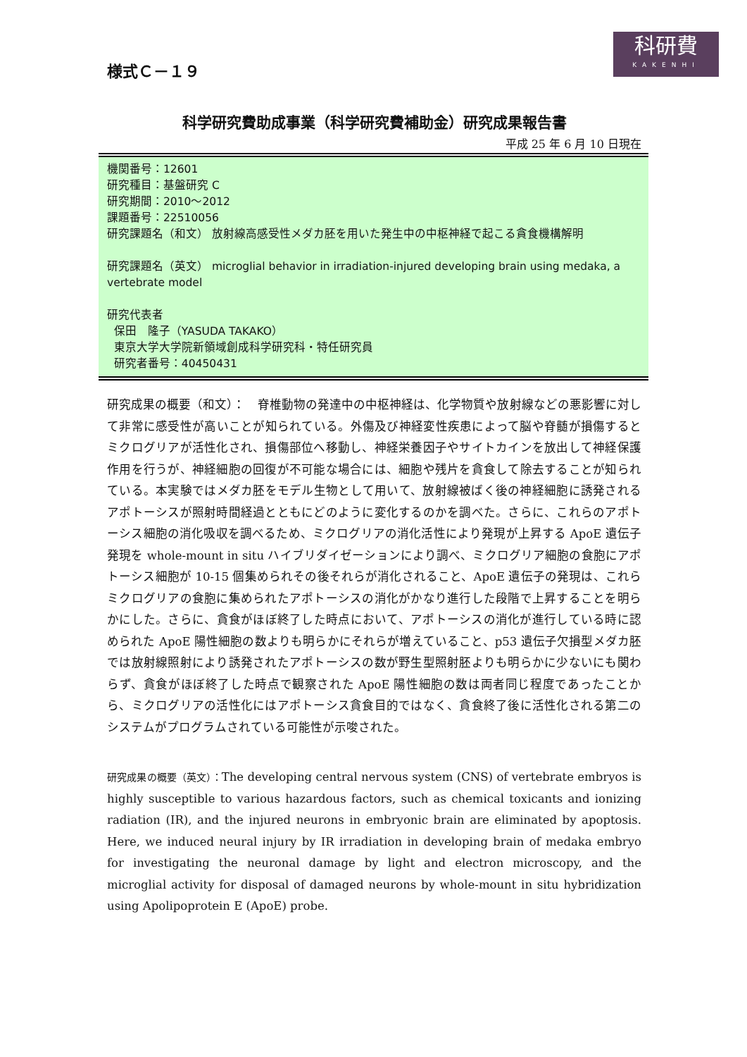様式Ｃ－１９
科研費
KAKENHI
科学研究費助成事業（科学研究費補助金）研究成果報告書
平成 25 年 6 月 10 日現在
機関番号：12601
研究種目：基盤研究 C
研究期間：2010～2012
課題番号：22510056
研究課題名（和文） 放射線高感受性メダカ胚を用いた発生中の中枢神経で起こる貪食機構解明
研究課題名（英文） microglial behavior in irradiation-injured developing brain using medaka, a vertebrate model
研究代表者
保田　隆子（YASUDA TAKAKO）
東京大学大学院新領域創成科学研究科・特任研究員
研究者番号：40450431
研究成果の概要（和文）：　脊椎動物の発達中の中枢神経は、化学物質や放射線などの悪影響に対して非常に感受性が高いことが知られている。外傷及び神経変性疾患によって脳や脊髄が損傷するとミクログリアが活性化され、損傷部位へ移動し、神経栄養因子やサイトカインを放出して神経保護作用を行うが、神経細胞の回復が不可能な場合には、細胞や残片を貪食して除去することが知られている。本実験ではメダカ胚をモデル生物として用いて、放射線被ばく後の神経細胞に誘発されるアポトーシスが照射時間経過とともにどのように変化するのかを調べた。さらに、これらのアポトーシス細胞の消化吸収を調べるため、ミクログリアの消化活性により発現が上昇する ApoE 遺伝子発現を whole-mount in situ ハイブリダイゼーションにより調べ、ミクログリア細胞の食胞にアポトーシス細胞が 10-15 個集められその後それらが消化されること、ApoE 遺伝子の発現は、これらミクログリアの食胞に集められたアポトーシスの消化がかなり進行した段階で上昇することを明らかにした。さらに、貪食がほぼ終了した時点において、アポトーシスの消化が進行している時に認められた ApoE 陽性細胞の数よりも明らかにそれらが増えていること、p53 遺伝子欠損型メダカ胚では放射線照射により誘発されたアポトーシスの数が野生型照射胚よりも明らかに少ないにも関わらず、貪食がほぼ終了した時点で観察された ApoE 陽性細胞の数は両者同じ程度であったことから、ミクログリアの活性化にはアポトーシス貪食目的ではなく、貪食終了後に活性化される第二のシステムがプログラムされている可能性が示唆された。
研究成果の概要（英文）：The developing central nervous system (CNS) of vertebrate embryos is highly susceptible to various hazardous factors, such as chemical toxicants and ionizing radiation (IR), and the injured neurons in embryonic brain are eliminated by apoptosis. Here, we induced neural injury by IR irradiation in developing brain of medaka embryo for investigating the neuronal damage by light and electron microscopy, and the microglial activity for disposal of damaged neurons by whole-mount in situ hybridization using Apolipoprotein E (ApoE) probe.